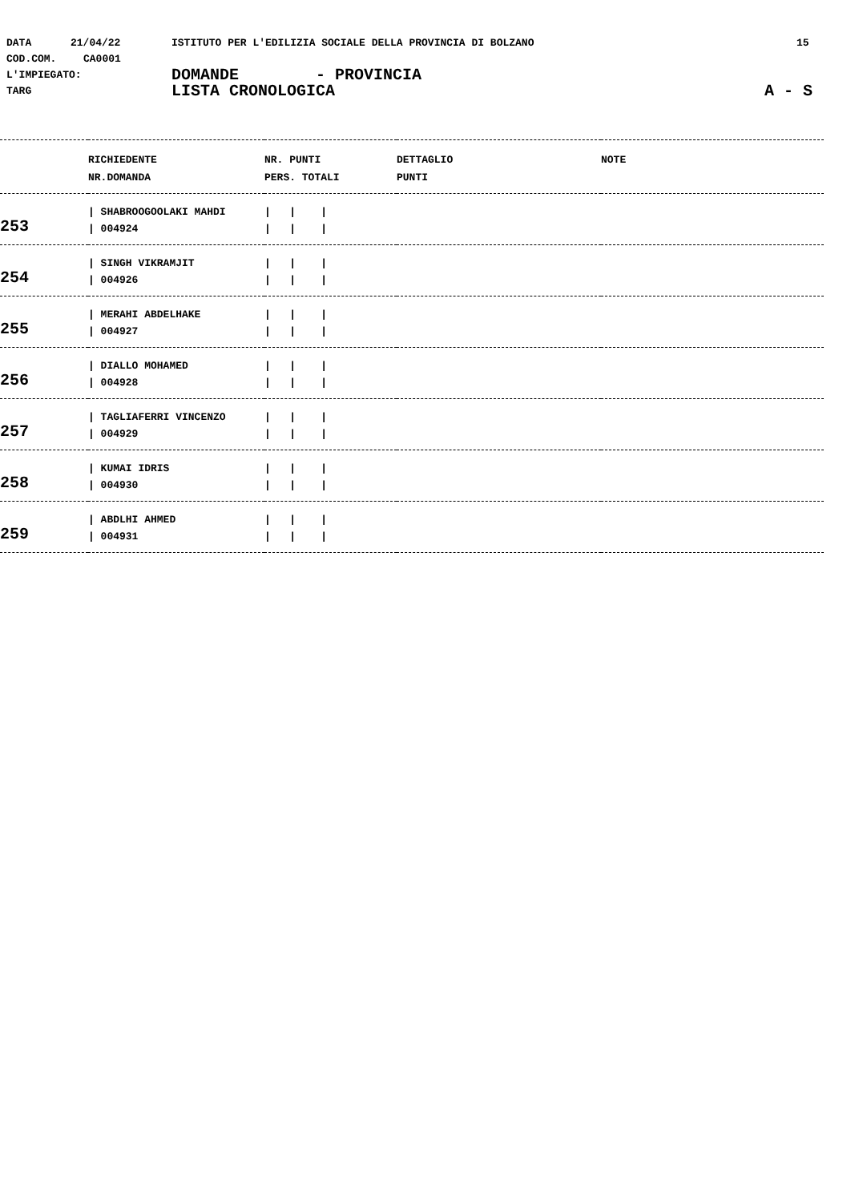DATA 21/04/22 ISTITUTO PER L'EDILIZIA SOCIALE DELLA PROVINCIA DI BOLZANO 15
COD.COM. CA0001
L'IMPIEGATO: DOMANDE - PROVINCIA
TARG LISTA CRONOLOGICA A - S
| | RICHIEDENTE NR.DOMANDA | NR. PUNTI PERS. TOTALI | DETTAGLIO PUNTI | NOTE |
| --- | --- | --- | --- | --- |
| 253 | / SHABROOGOOLAKI MAHDI / 004924 | / / / / / / | | |
| 254 | / SINGH VIKRAMJIT / 004926 | / / / / / / | | |
| 255 | / MERAHI ABDELHAKE / 004927 | / / / / / / | | |
| 256 | / DIALLO MOHAMED / 004928 | / / / / / / | | |
| 257 | / TAGLIAFERRI VINCENZO / 004929 | / / / / / / | | |
| 258 | / KUMAI IDRIS / 004930 | / / / / / / | | |
| 259 | / ABDLHI AHMED / 004931 | / / / / / / | | |